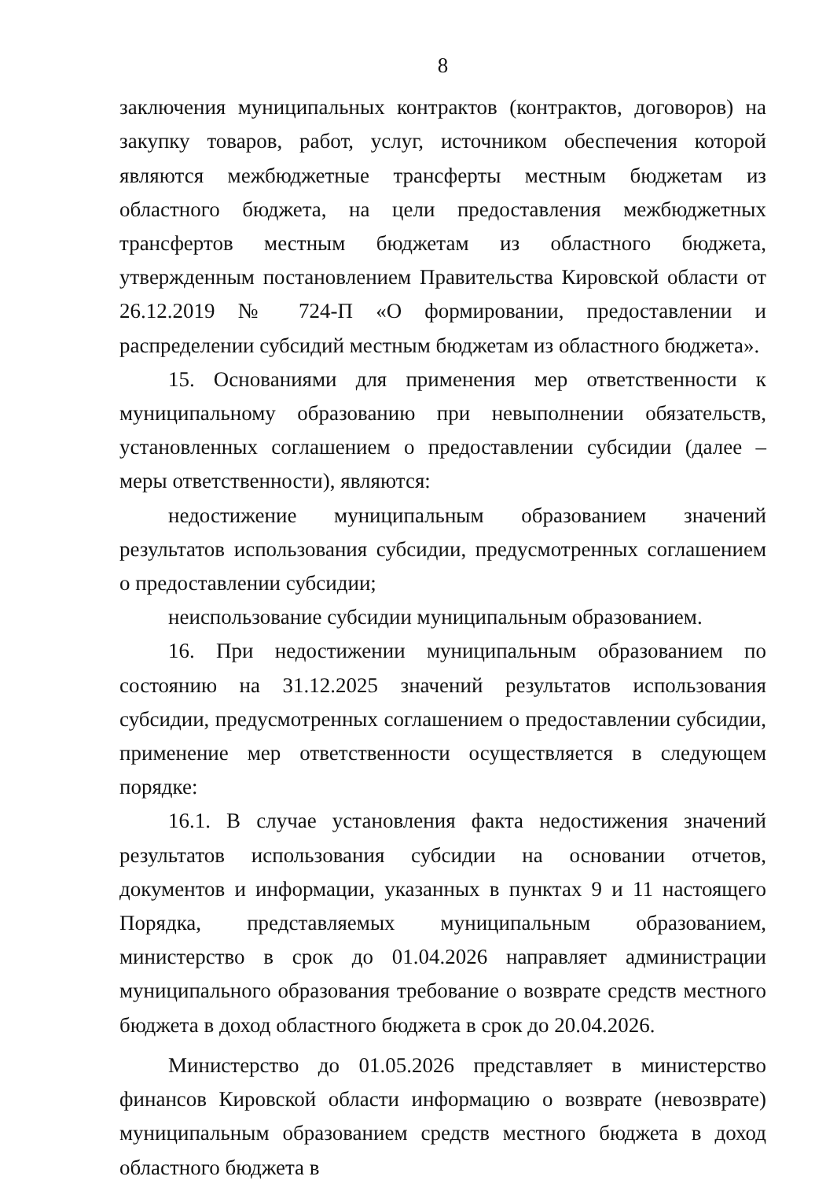8
заключения муниципальных контрактов (контрактов, договоров) на закупку товаров, работ, услуг, источником обеспечения которой являются межбюджетные трансферты местным бюджетам из областного бюджета, на цели предоставления межбюджетных трансфертов местным бюджетам из областного бюджета, утвержденным постановлением Правительства Кировской области от 26.12.2019 № 724-П «О формировании, предоставлении и распределении субсидий местным бюджетам из областного бюджета».
15. Основаниями для применения мер ответственности к муниципальному образованию при невыполнении обязательств, установленных соглашением о предоставлении субсидии (далее – меры ответственности), являются:
недостижение муниципальным образованием значений результатов использования субсидии, предусмотренных соглашением о предоставлении субсидии;
неиспользование субсидии муниципальным образованием.
16. При недостижении муниципальным образованием по состоянию на 31.12.2025 значений результатов использования субсидии, предусмотренных соглашением о предоставлении субсидии, применение мер ответственности осуществляется в следующем порядке:
16.1. В случае установления факта недостижения значений результатов использования субсидии на основании отчетов, документов и информации, указанных в пунктах 9 и 11 настоящего Порядка, представляемых муниципальным образованием, министерство в срок до 01.04.2026 направляет администрации муниципального образования требование о возврате средств местного бюджета в доход областного бюджета в срок до 20.04.2026.
Министерство до 01.05.2026 представляет в министерство финансов Кировской области информацию о возврате (невозврате) муниципальным образованием средств местного бюджета в доход областного бюджета в